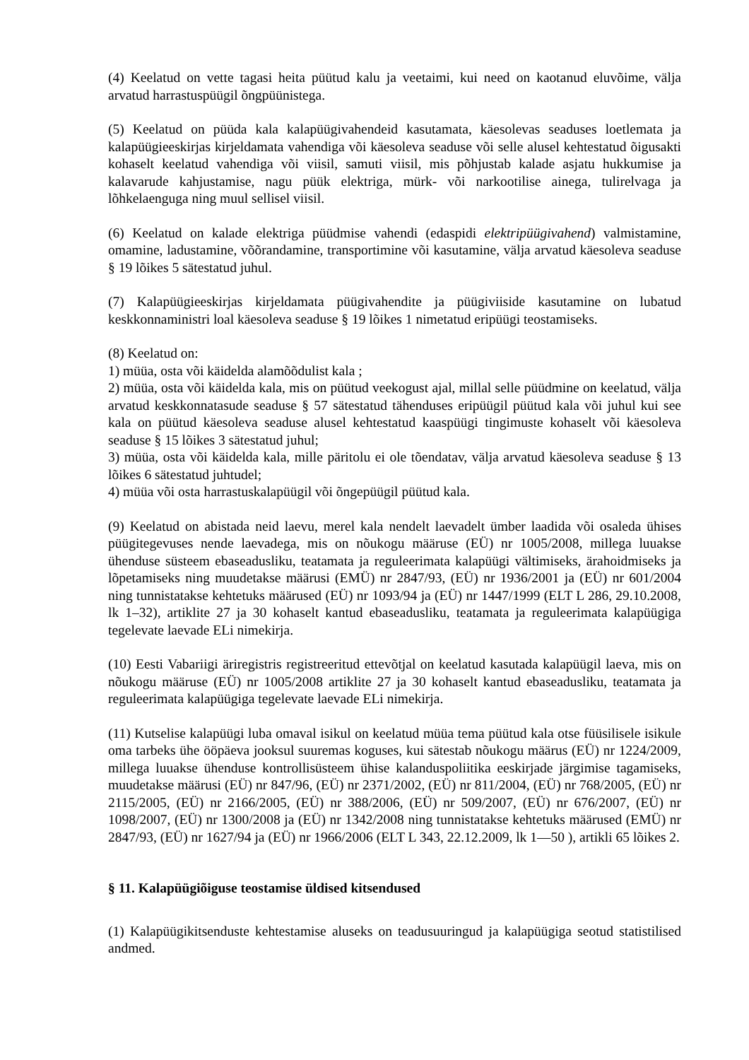(4) Keelatud on vette tagasi heita püütud kalu ja veetaimi, kui need on kaotanud eluvõime, välja arvatud harrastuspüügil õngpüünistega.
(5) Keelatud on püüda kala kalapüügivahendeid kasutamata, käesolevas seaduses loetlemata ja kalapüügieeskirjas kirjeldamata vahendiga või käesoleva seaduse või selle alusel kehtestatud õigusakti kohaselt keelatud vahendiga või viisil, samuti viisil, mis põhjustab kalade asjatu hukkumise ja kalavarude kahjustamise, nagu püük elektriga, mürk- või narkootilise ainega, tulirelvaga ja lõhkelaenguga ning muul sellisel viisil.
(6) Keelatud on kalade elektriga püüdmise vahendi (edaspidi elektripüügivahend) valmistamine, omamine, ladustamine, võõrandamine, transportimine või kasutamine, välja arvatud käesoleva seaduse § 19 lõikes 5 sätestatud juhul.
(7) Kalapüügieeskirjas kirjeldamata püügivahendite ja püügiviiside kasutamine on lubatud keskkonnaministri loal käesoleva seaduse § 19 lõikes 1 nimetatud eripüügi teostamiseks.
(8) Keelatud on:
1) müüa, osta või käidelda alamõõdulist kala ;
2) müüa, osta või käidelda kala, mis on püütud veekogust ajal, millal selle püüdmine on keelatud, välja arvatud keskkonnatasude seaduse § 57 sätestatud tähenduses eripüügil püütud kala või juhul kui see kala on püütud käesoleva seaduse alusel kehtestatud kaaspüügi tingimuste kohaselt või käesoleva seaduse § 15 lõikes 3 sätestatud juhul;
3) müüa, osta või käidelda kala, mille päritolu ei ole tõendatav, välja arvatud käesoleva seaduse § 13 lõikes 6 sätestatud juhtudel;
4) müüa või osta harrastuskalapüügil või õngepüügil püütud kala.
(9) Keelatud on abistada neid laevu, merel kala nendelt laevadelt ümber laadida või osaleda ühises püügitegevuses nende laevadega, mis on nõukogu määruse (EÜ) nr 1005/2008, millega luuakse ühenduse süsteem ebaseadusliku, teatamata ja reguleerimata kalapüügi vältimiseks, ärahoidmiseks ja lõpetamiseks ning muudetakse määrusi (EMÜ) nr 2847/93, (EÜ) nr 1936/2001 ja (EÜ) nr 601/2004 ning tunnistatakse kehtetuks määrused (EÜ) nr 1093/94 ja (EÜ) nr 1447/1999 (ELT L 286, 29.10.2008, lk 1–32), artiklite 27 ja 30 kohaselt kantud ebaseadusliku, teatamata ja reguleerimata kalapüügiga tegelevate laevade ELi nimekirja.
(10) Eesti Vabariigi äriregistris registreeritud ettevõtjal on keelatud kasutada kalapüügil laeva, mis on nõukogu määruse (EÜ) nr 1005/2008 artiklite 27 ja 30 kohaselt kantud ebaseadusliku, teatamata ja reguleerimata kalapüügiga tegelevate laevade ELi nimekirja.
(11) Kutselise kalapüügi luba omaval isikul on keelatud müüa tema püütud kala otse füüsilisele isikule oma tarbeks ühe ööpäeva jooksul suuremas koguses, kui sätestab nõukogu määrus (EÜ) nr 1224/2009, millega luuakse ühenduse kontrollisüsteem ühise kalanduspoliitika eeskirjade järgimise tagamiseks, muudetakse määrusi (EÜ) nr 847/96, (EÜ) nr 2371/2002, (EÜ) nr 811/2004, (EÜ) nr 768/2005, (EÜ) nr 2115/2005, (EÜ) nr 2166/2005, (EÜ) nr 388/2006, (EÜ) nr 509/2007, (EÜ) nr 676/2007, (EÜ) nr 1098/2007, (EÜ) nr 1300/2008 ja (EÜ) nr 1342/2008 ning tunnistatakse kehtetuks määrused (EMÜ) nr 2847/93, (EÜ) nr 1627/94 ja (EÜ) nr 1966/2006 (ELT L 343, 22.12.2009, lk 1—50 ), artikli 65 lõikes 2.
§ 11. Kalapüügiõiguse teostamise üldised kitsendused
(1) Kalapüügikitsenduste kehtestamise aluseks on teadusuuringud ja kalapüügiga seotud statistilised andmed.